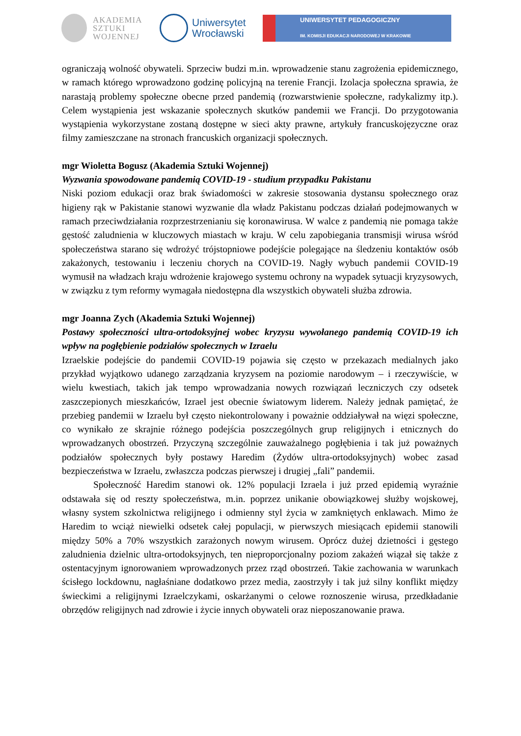AKADEMIA
SZTUKI
WOJENNEJ
Uniwersytet
Wrocławski
UNIWERSYTET PEDAGOGICZNY
IM. KOMISJI EDUKACJI NARODOWEJ W KRAKOWIE
ograniczają wolność obywateli. Sprzeciw budzi m.in. wprowadzenie stanu zagrożenia epidemicznego, w ramach którego wprowadzono godzinę policyjną na terenie Francji. Izolacja społeczna sprawia, że narastają problemy społeczne obecne przed pandemią (rozwarstwienie społeczne, radykalizmy itp.). Celem wystąpienia jest wskazanie społecznych skutków pandemii we Francji. Do przygotowania wystąpienia wykorzystane zostaną dostępne w sieci akty prawne, artykuły francuskojęzyczne oraz filmy zamieszczane na stronach francuskich organizacji społecznych.
mgr Wioletta Bogusz (Akademia Sztuki Wojennej)
Wyzwania spowodowane pandemią COVID-19 - studium przypadku Pakistanu
Niski poziom edukacji oraz brak świadomości w zakresie stosowania dystansu społecznego oraz higieny rąk w Pakistanie stanowi wyzwanie dla władz Pakistanu podczas działań podejmowanych w ramach przeciwdziałania rozprzestrzenianiu się koronawirusa. W walce z pandemią nie pomaga także gęstość zaludnienia w kluczowych miastach w kraju. W celu zapobiegania transmisji wirusa wśród społeczeństwa starano się wdrożyć trójstopniowe podejście polegające na śledzeniu kontaktów osób zakażonych, testowaniu i leczeniu chorych na COVID-19. Nagły wybuch pandemii COVID-19 wymusił na władzach kraju wdrożenie krajowego systemu ochrony na wypadek sytuacji kryzysowych, w związku z tym reformy wymagała niedostępna dla wszystkich obywateli służba zdrowia.
mgr Joanna Zych (Akademia Sztuki Wojennej)
Postawy społeczności ultra-ortodoksyjnej wobec kryzysu wywołanego pandemią COVID-19 ich wpływ na pogłębienie podziałów społecznych w Izraelu
Izraelskie podejście do pandemii COVID-19 pojawia się często w przekazach medialnych jako przykład wyjątkowo udanego zarządzania kryzysem na poziomie narodowym – i rzeczywiście, w wielu kwestiach, takich jak tempo wprowadzania nowych rozwiązań leczniczych czy odsetek zaszczepionych mieszkańców, Izrael jest obecnie światowym liderem. Należy jednak pamiętać, że przebieg pandemii w Izraelu był często niekontrolowany i poważnie oddziaływał na więzi społeczne, co wynikało ze skrajnie różnego podejścia poszczególnych grup religijnych i etnicznych do wprowadzanych obostrzeń. Przyczyną szczególnie zauważalnego pogłębienia i tak już poważnych podziałów społecznych były postawy Haredim (Żydów ultra-ortodoksyjnych) wobec zasad bezpieczeństwa w Izraelu, zwłaszcza podczas pierwszej i drugiej „fali” pandemii.
Społeczność Haredim stanowi ok. 12% populacji Izraela i już przed epidemią wyraźnie odstawała się od reszty społeczeństwa, m.in. poprzez unikanie obowiązkowej służby wojskowej, własny system szkolnictwa religijnego i odmienny styl życia w zamkniętych enklawach. Mimo że Haredim to wciąż niewielki odsetek całej populacji, w pierwszych miesiącach epidemii stanowili między 50% a 70% wszystkich zarażonych nowym wirusem. Oprócz dużej dzietności i gęstego zaludnienia dzielnic ultra-ortodoksyjnych, ten nieproporcjonalny poziom zakażeń wiązał się także z ostentacyjnym ignorowaniem wprowadzonych przez rząd obostrzeń. Takie zachowania w warunkach ścisłego lockdownu, nagłaśniane dodatkowo przez media, zaostrzyły i tak już silny konflikt między świeckimi a religijnymi Izraelczykami, oskarżanymi o celowe roznoszenie wirusa, przedkładanie obrzędów religijnych nad zdrowie i życie innych obywateli oraz nieposzanowanie prawa.